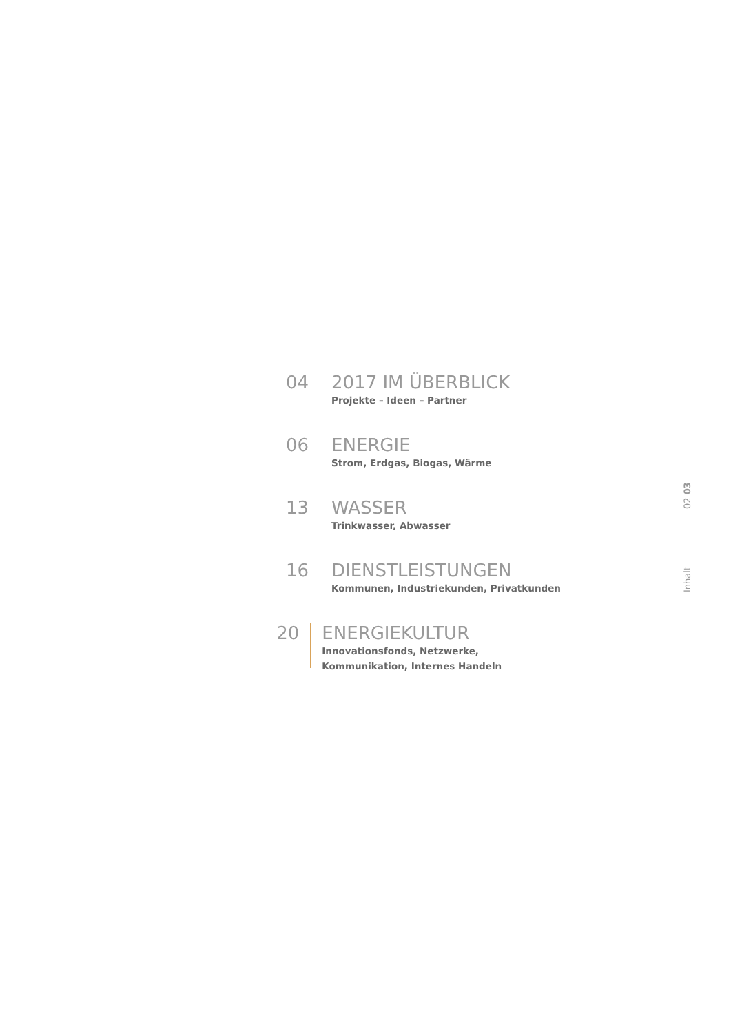04
2017 IM ÜBERBLICK
Projekte – Ideen – Partner
06
ENERGIE
Strom, Erdgas, Biogas, Wärme
13
WASSER
Trinkwasser, Abwasser
16
DIENSTLEISTUNGEN
Kommunen, Industriekunden, Privatkunden
20
ENERGIEKULTUR
Innovationsfonds, Netzwerke, Kommunikation, Internes Handeln
Inhalt 02 03